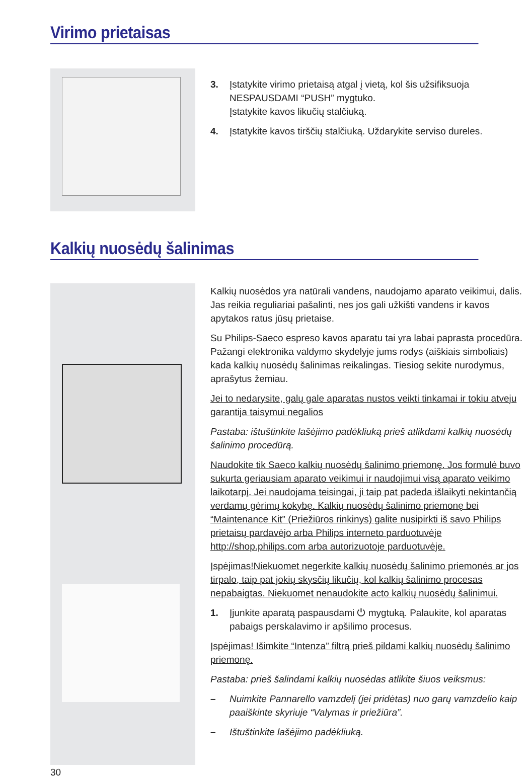Virimo prietaisas
3. Įstatykite virimo prietaisą atgal į vietą, kol šis užsifiksuoja NESPAUSDAMI “PUSH” mygtuko.
Įstatykite kavos likučių stalčiuką.
4. Įstatykite kavos tirščių stalčiuką. Uždarykite serviso dureles.
Kalkių nuosėdų šalinimas
Kalkių nuosėdos yra natūrali vandens, naudojamo aparato veikimui, dalis. Jas reikia reguliariai pašalinti, nes jos gali užkišti vandens ir kavos apytakos ratus jūsų prietaise.
Su Philips-Saeco espreso kavos aparatu tai yra labai paprasta procedūra. Pažangi elektronika valdymo skydelyje jums rodys (aiškiais simboliais) kada kalkių nuosėdų šalinimas reikalingas. Tiesiog sekite nurodymus, aprašytus žemiau.
Jei to nedarysite, galų gale aparatas nustos veikti tinkamai ir tokiu atveju garantija taisymui negalios
Pastaba: ištuštinkite lašėjimo padėkliuką prieš atlikdami kalkių nuosėdų šalinimo procedūrą.
Naudokite tik Saeco kalkių nuosėdų šalinimo priemonę. Jos formulė buvo sukurta geriausiam aparato veikimui ir naudojimui visą aparato veikimo laikotarpį. Jei naudojama teisingai, ji taip pat padeda išlaikyti nekintančią verdamų gėrimų kokybę. Kalkių nuosėdų šalinimo priemonę bei “Maintenance Kit” (Priežiūros rinkinys) galite nusipirkti iš savo Philips prietaisų pardavėjo arba Philips interneto parduotuvėje http://shop.philips.com arba autorizuotoje parduotuvėje.
Įspėjimas!Niekuomet negerkite kalkių nuosėdų šalinimo priemonės ar jos tirpalo, taip pat jokių skysčių likučių, kol kalkių šalinimo procesas nepabaigtas. Niekuomet nenaudokite acto kalkių nuosėdų šalinimui.
1. Įjunkite aparatą paspausdami ⏻ mygtuką. Palaukite, kol aparatas pabaigs perskalavimo ir apšilimo procesus.
Įspėjimas! Išimkite “Intenza” filtrą prieš pildami kalkių nuosėdų šalinimo priemonę.
Pastaba: prieš šalindami kalkių nuosėdas atlikite šiuos veiksmus:
– Nuimkite Pannarello vamzdelį (jei pridėtas) nuo garų vamzdelio kaip paaiškinte skyriuje “Valymas ir priežiūra”.
– Ištuštinkite lašėjimo padėkliuką.
30